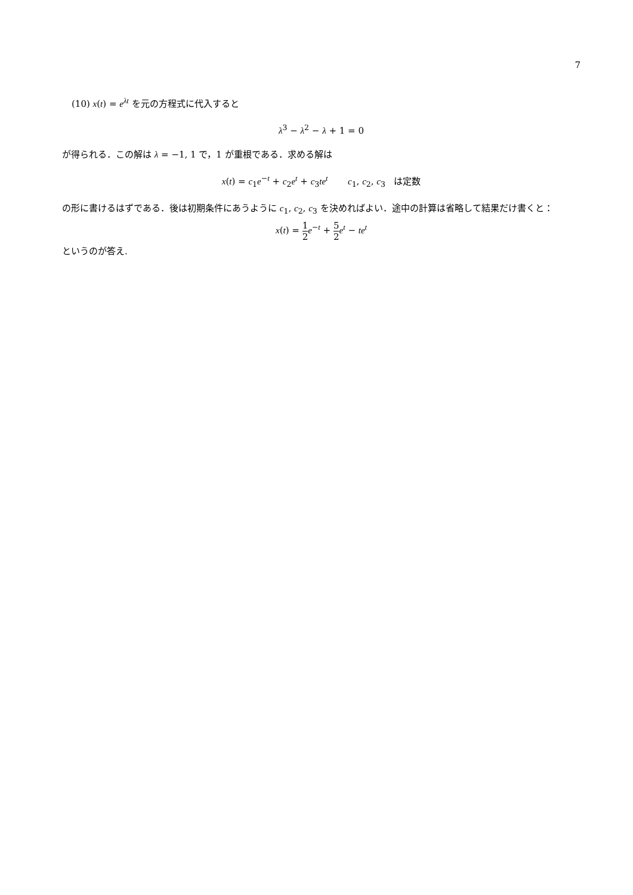7
(10) x(t) = e<sup>λt</sup> を元の方程式に代入すると
λ<sup>3</sup> − λ<sup>2</sup> − λ + 1 = 0
が得られる．この解は λ = −1, 1 で，1 が重根である．求める解は
x(t) = c<sub>1</sub>e<sup>−t</sup> + c<sub>2</sub>e<sup>t</sup> + c<sub>3</sub>te<sup>t</sup> c<sub>1</sub>, c<sub>2</sub>, c<sub>3</sub> は定数
の形に書けるはずである．後は初期条件にあうように c<sub>1</sub>, c<sub>2</sub>, c<sub>3</sub> を決めればよい．途中の計算は省略して結果だけ書くと：
x(t) = 1 2 e<sup>−t</sup> + 5 2 e<sup>t</sup> − te<sup>t</sup>
というのが答え.